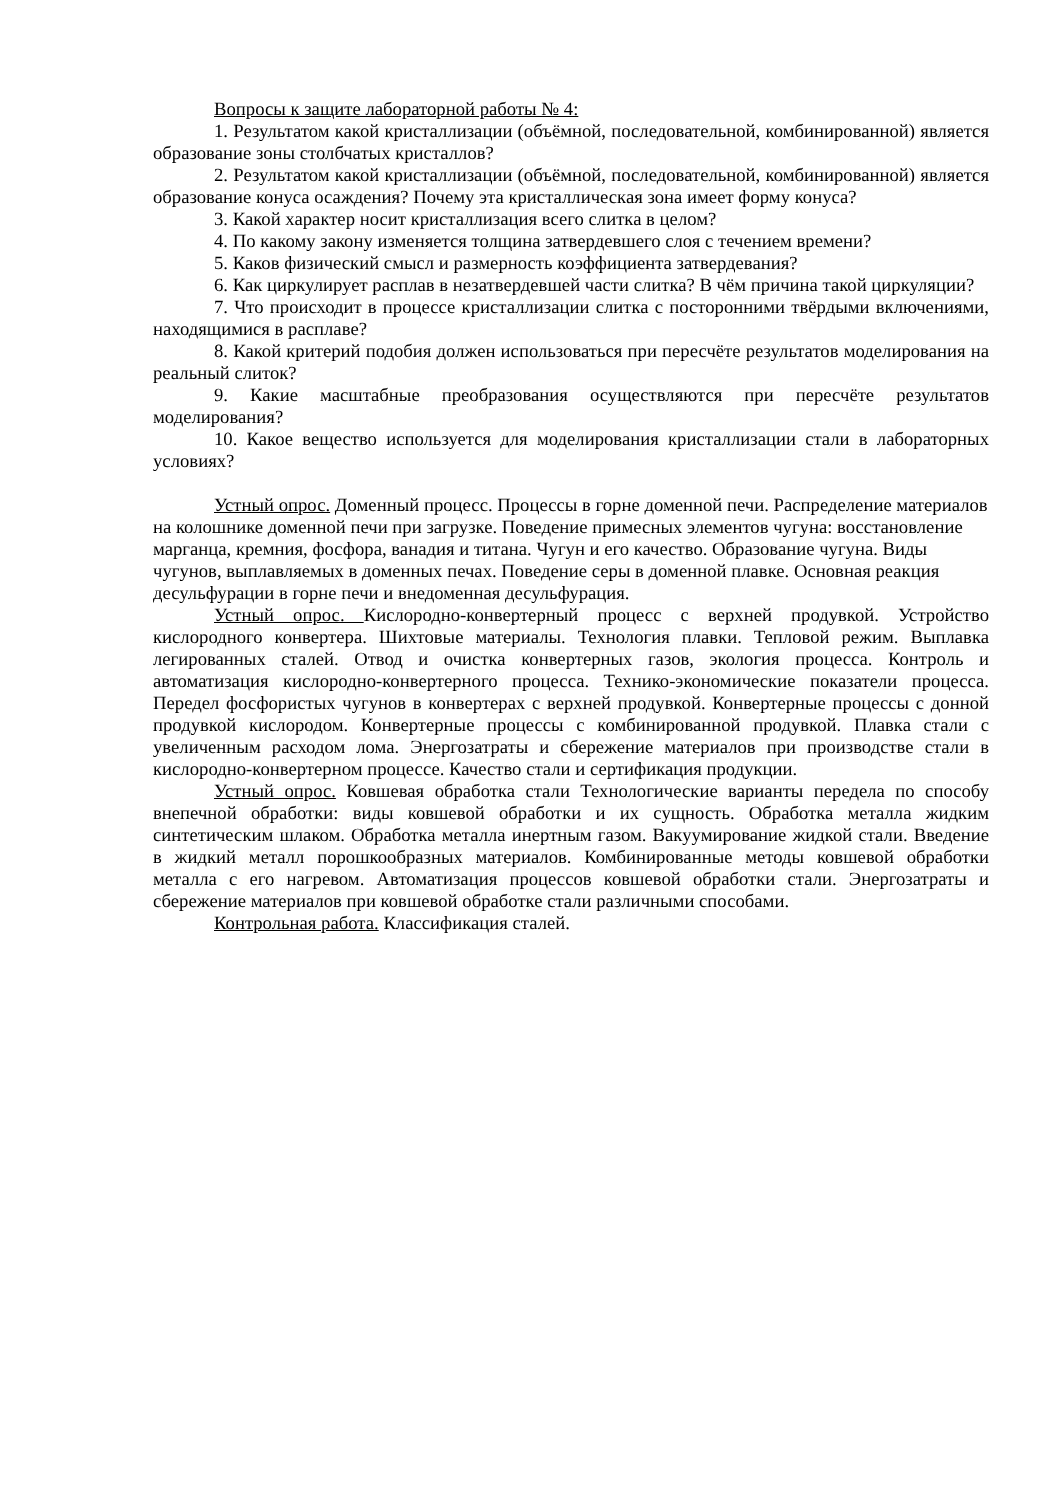Вопросы к защите лабораторной работы № 4:
1. Результатом какой кристаллизации (объёмной, последовательной, комбинированной) является образование зоны столбчатых кристаллов?
2. Результатом какой кристаллизации (объёмной, последовательной, комбинированной) является образование конуса осаждения? Почему эта кристаллическая зона имеет форму конуса?
3. Какой характер носит кристаллизация всего слитка в целом?
4. По какому закону изменяется толщина затвердевшего слоя с течением времени?
5. Каков физический смысл и размерность коэффициента затвердевания?
6. Как циркулирует расплав в незатвердевшей части слитка? В чём причина такой циркуляции?
7. Что происходит в процессе кристаллизации слитка с посторонними твёрдыми включениями, находящимися в расплаве?
8. Какой критерий подобия должен использоваться при пересчёте результатов моделирования на реальный слиток?
9. Какие масштабные преобразования осуществляются при пересчёте результатов моделирования?
10. Какое вещество используется для моделирования кристаллизации стали в лабораторных условиях?
Устный опрос. Доменный процесс. Процессы в горне доменной печи. Распределение материалов на колошнике доменной печи при загрузке. Поведение примесных элементов чугуна: восстановление марганца, кремния, фосфора, ванадия и титана. Чугун и его качество. Образование чугуна. Виды чугунов, выплавляемых в доменных печах. Поведение серы в доменной плавке. Основная реакция десульфурации в горне печи и внедоменная десульфурация.
Устный опрос. Кислородно-конвертерный процесс с верхней продувкой. Устройство кислородного конвертера. Шихтовые материалы. Технология плавки. Тепловой режим. Выплавка легированных сталей. Отвод и очистка конвертерных газов, экология процесса. Контроль и автоматизация кислородно-конвертерного процесса. Технико-экономические показатели процесса. Передел фосфористых чугунов в конвертерах с верхней продувкой. Конвертерные процессы с донной продувкой кислородом. Конвертерные процессы с комбинированной продувкой. Плавка стали с увеличенным расходом лома. Энергозатраты и сбережение материалов при производстве стали в кислородно-конвертерном процессе. Качество стали и сертификация продукции.
Устный опрос. Ковшевая обработка стали Технологические варианты передела по способу внепечной обработки: виды ковшевой обработки и их сущность. Обработка металла жидким синтетическим шлаком. Обработка металла инертным газом. Вакуумирование жидкой стали. Введение в жидкий металл порошкообразных материалов. Комбинированные методы ковшевой обработки металла с его нагревом. Автоматизация процессов ковшевой обработки стали. Энергозатраты и сбережение материалов при ковшевой обработке стали различными способами.
Контрольная работа. Классификация сталей.